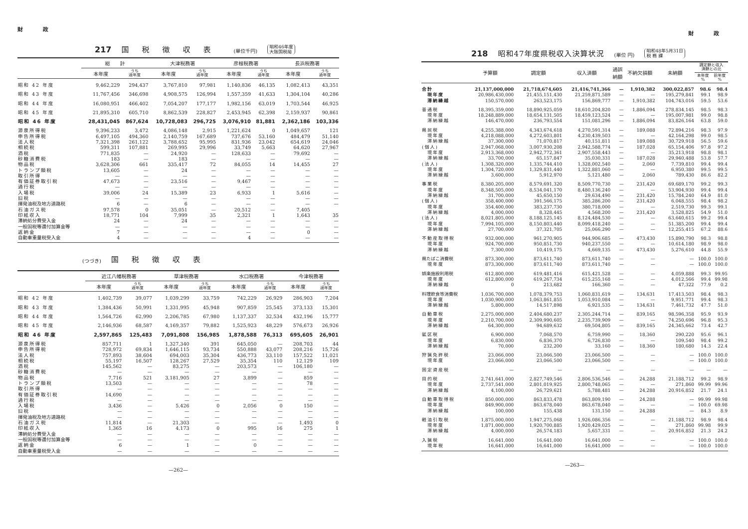財 政
217 国税徴収表 (単位千円) 昭和46年度
大阪国税局
| | 総 計 | | 大津税務署 | | 彦根税務署 | | 長浜税務署 | |
| --- | --- | --- | --- | --- | --- | --- | --- | --- |
| | 本年度 | うち 過年度 | 本年度 | うち 過年度 | 本年度 | うち 過年度 | 本年度 | うち 過年度 |
| 昭和 42 年度 | 9,462,229 | 294,437 | 3,767,810 | 97,981 | 1,140,836 | 46,135 | 1,082,413 | 43,351 |
| 昭和 43 年度 | 11,767,456 | 346,698 | 4,908,575 | 126,994 | 1,557,359 | 41,633 | 1,304,104 | 40,286 |
| 昭和 44 年度 | 16,080,951 | 466,402 | 7,054,207 | 177,177 | 1,982,156 | 63,019 | 1,703,544 | 46,925 |
| 昭和 45 年度 | 21,895,310 | 605,710 | 8,862,539 | 228,827 | 2,453,945 | 62,398 | 2,159,937 | 90,861 |
| 昭和 46 年度 | 28,431,045 | 867,624 | 10,728,083 | 296,725 | 3,076,910 | 81,881 | 2,362,186 | 103,336 |
| 源泉所得税 | 9,396,233 | 3,472 | 4,086,148 | 2,915 | 1,221,624 | 0 | 1,049,657 | 121 |
| 申告所得税 | 6,497,105 | 494,360 | 2,140,759 | 167,689 | 737,676 | 53,160 | 484,479 | 51,140 |
| 法人税 | 7,321,398 | 261,122 | 3,788,652 | 95,995 | 831,936 | 23,042 | 654,619 | 24,046 |
| 相続税 | 599,311 | 107,881 | 269,995 | 29,996 | 33,749 | 5,663 | 64,620 | 27,967 |
| 酒税 | 771,835 | — | 24,920 | — | 128,633 | — | 79,692 | — |
| 砂糖消費税 | 183 | — | 183 | — | — | — | — | — |
| 物品税 | 3,628,306 | 661 | 335,417 | 72 | 84,055 | 14 | 14,455 | 27 |
| トランプ類税 | 13,605 | — | 24 | — | — | — | — | — |
| 取引所得 | — | — | — | — | — | — | — | — |
| 有価証券取引税 | 47,673 | — | 23,516 | — | 9,467 | — | — | — |
| 通行税 | — | — | — | — | — | — | — | — |
| 入場税 | 39,006 | 24 | 15,389 | 23 | 6,933 | 1 | 5,616 | — |
| 旧税 | — | — | — | — | — | — | — | — |
| 揮発油税及地方道路税 | 6 | — | 6 | — | — | — | — | — |
| 石油ガス税 | 97,578 | 0 | 35,051 | — | 20,512 | — | 7,405 | |
| 印紙収入 | 18,771 | 104 | 7,999 | 35 | 2,321 | 1 | 1,643 | 35 |
| 滞納処分費受入金 | 24 | — | 24 | — | — | — | — | — |
| 一般国税等還付加算金等 | — | — | — | — | — | — | — | — |
| 返納金 | 7 | — | — | — | — | — | 0 | — |
| 自動車重量税受入金 | 4 | — | — | — | 4 | — | — | — |
(つづき) 国税徴収表
| | 近江八幡税務署 | | 草津税務署 | | 水口税務署 | | 今津税務署 | |
| --- | --- | --- | --- | --- | --- | --- | --- | --- |
| | 本年度 | うち 過年度 | 本年度 | うち 過年度 | 本年度 | うち 過年度 | 本年度 | うち 過年度 |
| 昭和 42 年度 | 1,402,739 | 39,077 | 1,039,299 | 33,759 | 742,229 | 26,929 | 286,903 | 7,204 |
| 昭和 43 年度 | 1,384,436 | 50,991 | 1,331,995 | 45,948 | 907,859 | 25,545 | 373,133 | 15,301 |
| 昭和 44 年度 | 1,564,726 | 62,990 | 2,206,785 | 67,980 | 1,137,337 | 32,534 | 432,196 | 15,777 |
| 昭和 45 年度 | 2,146,936 | 68,587 | 4,169,357 | 79,882 | 1,525,923 | 48,229 | 576,673 | 26,926 |
| 昭和 46 年度 | 2,597,865 | 125,483 | 7,091,808 | 156,985 | 1,878,588 | 76,313 | 695,605 | 26,901 |
| 源泉所得税 | 857,711 | 1 | 1,327,340 | 391 | 645,050 | — | 208,703 | 44 |
| 申告所得税 | 728,972 | 69,834 | 1,646,115 | 93,734 | 550,888 | 43,077 | 208,216 | 15,726 |
| 法人税 | 757,893 | 38,604 | 694,003 | 35,304 | 436,773 | 33,110 | 157,522 | 11,021 |
| 相続税 | 55,197 | 16,507 | 128,267 | 27,529 | 35,354 | 110 | 12,129 | 109 |
| 酒税 | 145,562 | — | 83,275 | — | 203,573 | — | 106,180 | — |
| 砂糖消費税 | — | — | — | — | — | — | — | — |
| 物品税 | 7,716 | 521 | 3,181,905 | 27 | 3,899 | — | 859 | — |
| トランプ類税 | 13,503 | — | — | — | — | — | 78 | — |
| 取引所得 | — | — | — | — | — | — | — | — |
| 有価証券取引税 | 14,690 | — | — | — | — | — | — | — |
| 通行税 | — | — | — | — | — | — | — | — |
| 入場税 | 3,436 | — | 5,426 | 0 | 2,056 | 0 | 150 | — |
| 旧税 | — | — | — | — | — | — | — | — |
| 揮発油税及地方道路税 | — | — | — | — | — | — | — | — |
| 石油ガス税 | 11,814 | — | 21,303 | — | — | — | 1,493 | 0 |
| 印紙収入 | 1,365 | 16 | 4,173 | 0 | 995 | 16 | 275 | 1 |
| 滞納処分費受入金 | — | — | — | — | — | — | — | — |
| 一般国税等還付加算金等 | — | — | — | — | — | — | — | — |
| 返納金 | 6 | — | 1 | — | 0 | — | — | — |
| 自動車重量税受入金 | — | — | — | — | — | — | — | — |
—262—
財 政
218 昭和47年度県税収入決算状況 (単位 円) 昭和48年5月31日
税 務 課
| | 予算額 | 調定額 | 収入済額 | 過誤 納額 | 不納欠損額 | 未納額 | 調定額と収入 済額との比 | |
| --- | --- | --- | --- | --- | --- | --- | --- | --- |
| | | | | | | | 本年度 % | 前年度 % |
| 合計 | 21,137,000,000 | 21,718,674,605 | 21,416,741,366 | — | 1,910,382 | 300,022,857 | 98.6 | 98.4 |
| 現年度 | 20,986,430,000 | 21,455,151,430 | 21,259,871,589 | — | — | 195,279,841 | 99.1 | 98.9 |
| 滞納繰越 | 150,570,000 | 263,523,175 | 156,869,777 | — | 1,910,382 | 104,743,016 | 59.5 | 53.6 |
| 普通税 | 18,395,359,000 | 18,890,925,059 | 18,610,204,820 | — | 1,886,094 | 278,834,145 | 98.5 | 98.3 |
| 現年度 | 18,248,889,000 | 18,654,131,505 | 18,459,123,524 | — | — | 195,007,981 | 99.0 | 98.8 |
| 滞納繰越 | 146,470,000 | 236,793,554 | 151,081,296 | — | 1,886,094 | 83,826,164 | 63.8 | 59.0 |
| 県民税 | 4,255,388,000 | 4,343,674,618 | 4,270,591,314 | — | 189,088 | 72,894,216 | 98.3 | 97.9 |
| 現年度 | 4,218,088,000 | 4,272,603,801 | 4,230,439,503 | — | — | 42,164,298 | 99.0 | 98.5 |
| 滞納繰越 | 37,300,000 | 71,070,817 | 40,151,811 | — | 189,088 | 30,729,918 | 56.5 | 59.6 |
| (個人) | 2,947,068,000 | 3,007,930,208 | 2,942,588,774 | — | 187,028 | 65,154,406 | 97.8 | 97.2 |
| 現年度 | 2,913,368,000 | 2,942,772,361 | 2,907,558,443 | — | — | 35,213,918 | 98.8 | 98.1 |
| 滞納繰越 | 33,700,000 | 65,157,847 | 35,030,331 | — | 187,028 | 29,940,488 | 53.8 | 57.7 |
| (法人) | 1,308,320,000 | 1,335,744,410 | 1,328,002,540 | — | 2,060 | 7,739,810 | 99.4 | 99.4 |
| 現年度 | 1,304,720,000 | 1,329,831,440 | 1,322,881,060 | — | — | 6,950,380 | 99.5 | 99.5 |
| 滞納繰越 | 3,600,000 | 5,912,970 | 5,121,480 | — | 2,060 | 789,430 | 86.6 | 82.2 |
| 事業税 | 8,380,205,000 | 8,579,691,320 | 8,509,770,730 | — | 231,420 | 69,689,170 | 99.2 | 99.3 |
| 現年度 | 8,348,505,000 | 8,534,041,170 | 8,480,136,240 | — | — | 53,904,930 | 99.4 | 99.4 |
| 滞納繰越 | 31,700,000 | 45,650,150 | 29,634,490 | — | 231,420 | 15,784,240 | 64.9 | 81.0 |
| (個人) | 358,400,000 | 391,566,175 | 385,286,200 | — | 231,420 | 6,048,555 | 98.4 | 98.2 |
| 現年度 | 354,400,000 | 383,237,730 | 380,718,000 | — | — | 2,519,730 | 99.3 | 99.1 |
| 滞納繰越 | 4,000,000 | 8,328,445 | 4,568,200 | — | 231,420 | 3,528,825 | 54.9 | 51.0 |
| (法人) | 8,021,805,000 | 8,188,125,145 | 8,124,484,530 | — | — | 63,640,615 | 99.2 | 99.4 |
| 現年度 | 7,994,105,000 | 8,150,803,440 | 8,099,418,240 | — | — | 51,385,200 | 99.4 | 99.4 |
| 滞納繰越 | 27,700,000 | 37,321,705 | 25,066,290 | — | — | 12,255,415 | 67.2 | 88.6 |
| 不動産取得税 | 932,000,000 | 961,270,905 | 944,906,685 | — | 473,430 | 15,890,790 | 98.3 | 98.8 |
| 現年度 | 924,700,000 | 950,851,730 | 940,237,550 | — | — | 10,614,180 | 98.9 | 98.0 |
| 滞納繰越 | 7,300,000 | 10,419,175 | 4,669,135 | — | 473,430 | 5,276,610 | 44.8 | 55.9 |
| 県たばこ消費税 | 873,300,000 | 873,611,740 | 873,611,740 | — | — | — | 100.0 | 100.0 |
| 現年度 | 873,300,000 | 873,611,740 | 873,611,740 | — | — | — | 100.0 | 100.0 |
| 娯楽施設利用税 | 612,800,000 | 619,481,416 | 615,421,528 | — | — | 4,059,888 | 99.3 | 99.95 |
| 現年度 | 612,800,000 | 619,267,734 | 615,255,168 | — | — | 4,012,566 | 99.4 | 99.98 |
| 滞納繰越 | 0 | 213,682 | 166,360 | — | — | 47,322 | 77.9 | 0.2 |
| 料理飲食等消費税 | 1,036,700,000 | 1,078,379,753 | 1,060,831,619 | — | 134,631 | 17,413,503 | 98.4 | 98.3 |
| 現年度 | 1,030,900,000 | 1,063,861,855 | 1,053,910,084 | — | — | 9,951,771 | 99.4 | 98.3 |
| 滞納繰越 | 5,800,000 | 14,517,898 | 6,921,535 | — | 134,631 | 7,461,732 | 47.7 | 51.0 |
| 自動車税 | 2,275,000,000 | 2,404,680,237 | 2,305,244,714 | — | 839,165 | 98,596,358 | 95.9 | 93.9 |
| 現年度 | 2,210,700,000 | 2,309,990,605 | 2,235,739,909 | — | — | 74,250,696 | 96.8 | 95.3 |
| 滞納繰越 | 64,300,000 | 94,689,632 | 69,504,805 | — | 839,165 | 24,345,662 | 73.4 | 42.7 |
| 鉱区税 | 6,900,000 | 7,068,570 | 6,759,990 | — | 18,360 | 290,220 | 95.6 | 96.1 |
| 現年度 | 6,830,000 | 6,836,370 | 6,726,830 | — | — | 109,540 | 98.4 | 99.2 |
| 滞納繰越 | 70,000 | 232,200 | 33,160 | — | 18,360 | 180,680 | 14.3 | 22.4 |
| 狩猟免許税 | 23,066,000 | 23,066,500 | 23,066,500 | — | — | — | 100.0 | 100.0 |
| 現年度 | 23,066,000 | 23,066,500 | 23,066,500 | — | — | — | 100.0 | 100.0 |
| 固定資産税 | — | — | — | — | — | — | — | — |
| 目的税 | 2,741,641,000 | 2,827,749,546 | 2,806,536,546 | — | 24,288 | 21,188,712 | 99.2 | 98.9 |
| 現年度 | 2,737,541,000 | 2,801,019,925 | 2,800,748,065 | — | — | 271,860 | 99.99 | 99.96 |
| 滞納繰越 | 4,100,000 | 26,729,621 | 5,788,481 | — | 24,288 | 20,916,852 | 21.7 | 24.1 |
| 自動車取得税 | 850,000,000 | 863,833,478 | 863,809,190 | — | 24,288 | — | 99.99 | 99.98 |
| 現年度 | 849,900,000 | 863,678,040 | 863,678,040 | — | — | — | 100.0 | 69.98 |
| 滞納繰越 | 100,000 | 155,438 | 131,150 | — | 24,288 | — | 84.3 | 8.9 |
| 軽油引取税 | 1,875,000,000 | 1,947,275,068 | 1,926,086,356 | — | — | 21,188,712 | 98.9 | 98.4 |
| 現年度 | 1,871,000,000 | 1,920,700,885 | 1,920,429,025 | — | — | 271,860 | 99.98 | 99.9 |
| 滞納繰越 | 4,000,000 | 26,574,183 | 5,657,331 | — | — | 20,916,852 | 21.3 | 24.2 |
| 入猟税 | 16,641,000 | 16,641,000 | 16,641,000 | — | — | — | 100.0 | 100.0 |
| 現年税 | 16,641,000 | 16,641,000 | 16,641,000 | — | — | — | 100.0 | 100.0 |
—263—